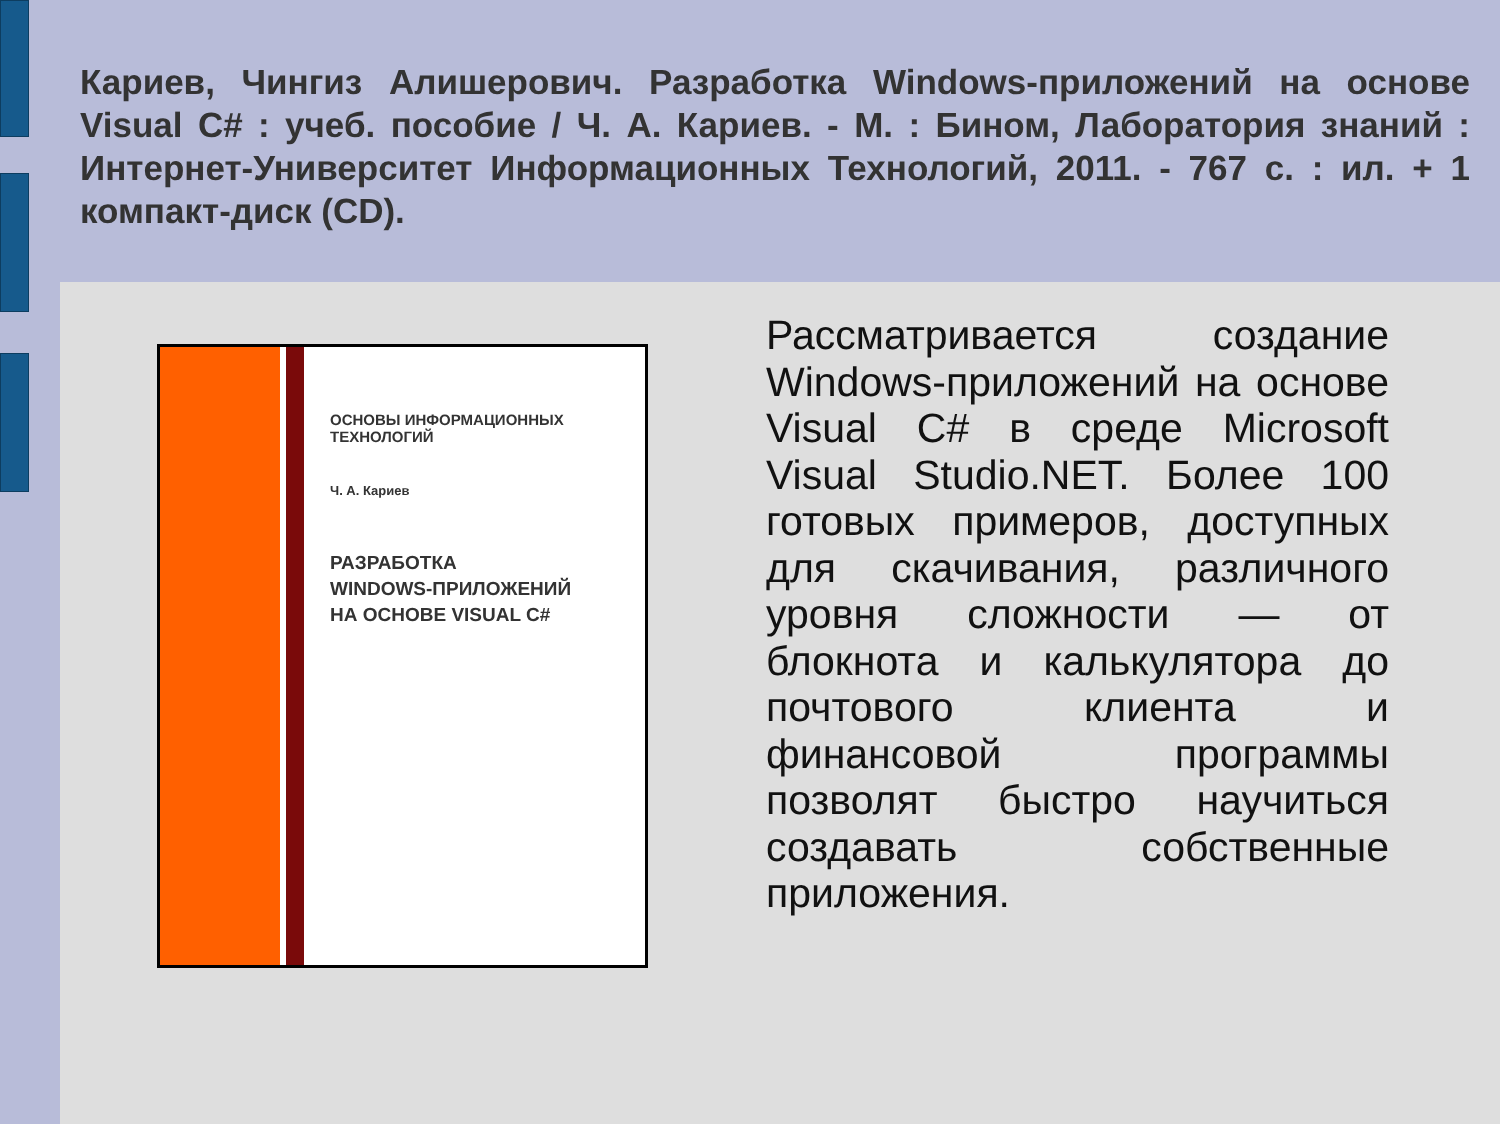Кариев, Чингиз Алишерович. Разработка Windows-приложений на основе Visual C# : учеб. пособие / Ч. А. Кариев. - М. : Бином, Лаборатория знаний : Интернет-Университет Информационных Технологий, 2011. - 767 с. : ил. + 1 компакт-диск (CD).
ОСНОВЫ ИНФОРМАЦИОННЫХ
ТЕХНОЛОГИЙ
Ч. А. Кариев
РАЗРАБОТКА
WINDOWS-ПРИЛОЖЕНИЙ
НА ОСНОВЕ VISUAL C#
Рассматривается создание Windows-приложений на основе Visual C# в среде Microsoft Visual Studio.NET. Более 100 готовых примеров, доступных для скачивания, различного уровня сложности — от блокнота и калькулятора до почтового клиента и финансовой программы позволят быстро научиться создавать собственные приложения.